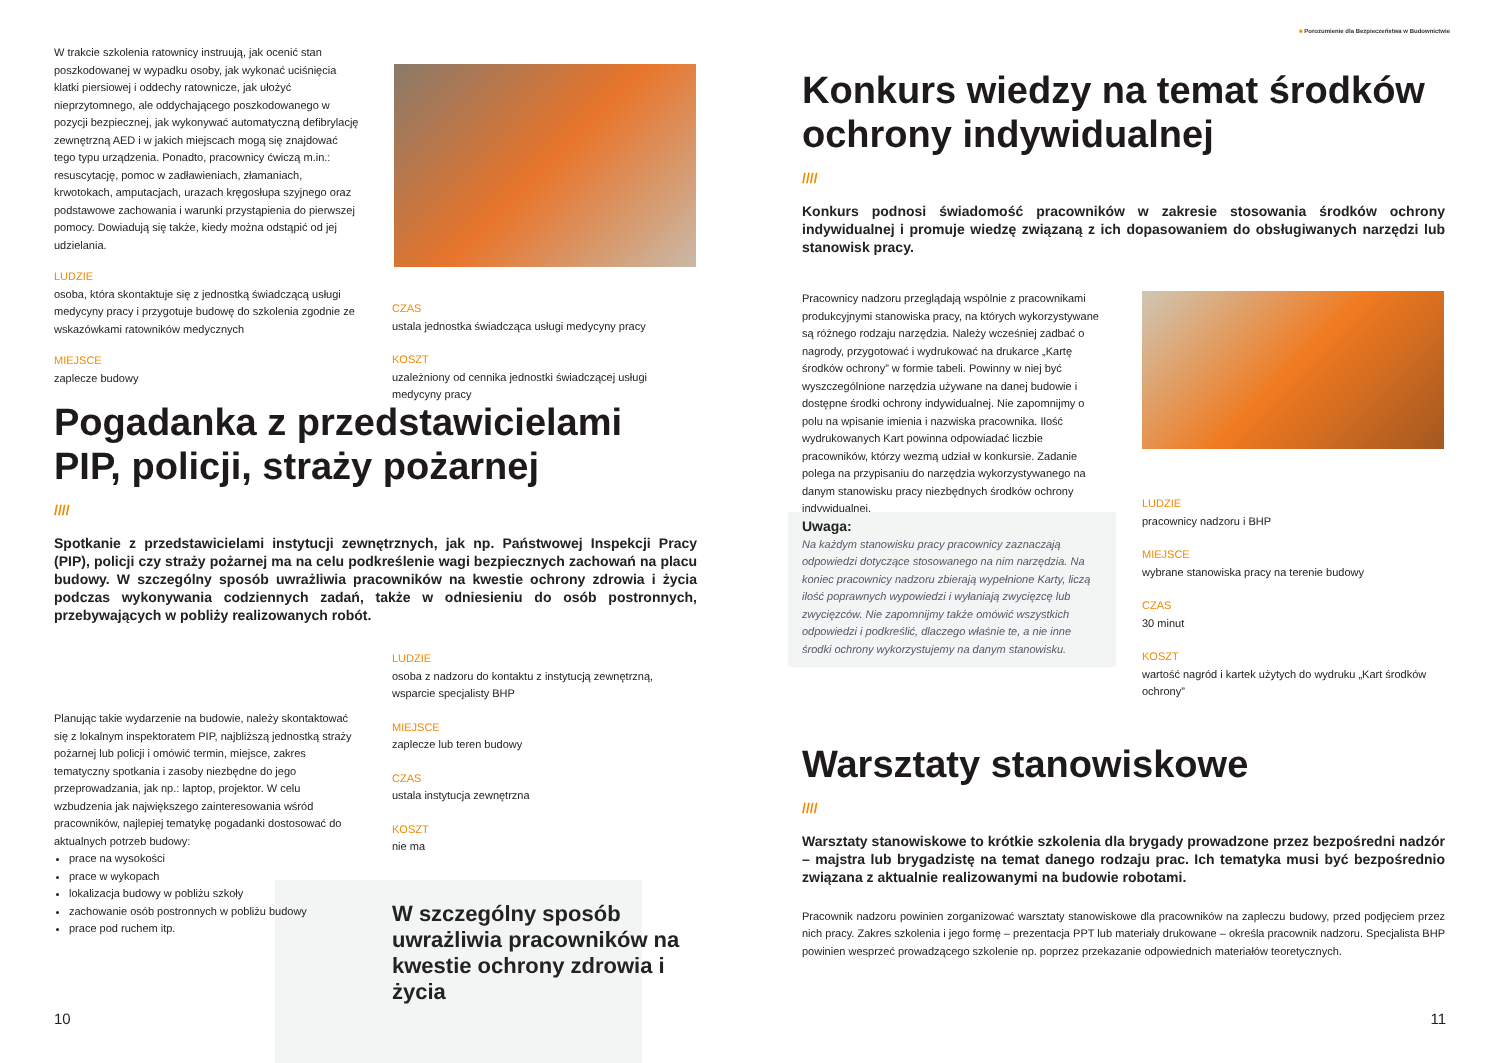W trakcie szkolenia ratownicy instruują, jak ocenić stan poszkodowanej w wypadku osoby, jak wykonać uciśnięcia klatki piersiowej i oddechy ratownicze, jak ułożyć nieprzytomnego, ale oddychającego poszkodowanego w pozycji bezpiecznej, jak wykonywać automatyczną defibrylację zewnętrzną AED i w jakich miejscach mogą się znajdować tego typu urządzenia. Ponadto, pracownicy ćwiczą m.in.: resuscytację, pomoc w zadławieniach, złamaniach, krwotokach, amputacjach, urazach kręgosłupa szyjnego oraz podstawowe zachowania i warunki przystąpienia do pierwszej pomocy. Dowiadują się także, kiedy można odstąpić od jej udzielania.
LUDZIE
osoba, która skontaktuje się z jednostką świadczącą usługi medycyny pracy i przygotuje budowę do szkolenia zgodnie ze wskazówkami ratowników medycznych
MIEJSCE
zaplecze budowy
CZAS
ustala jednostka świadcząca usługi medycyny pracy
KOSZT
uzależniony od cennika jednostki świadczącej usługi medycyny pracy
Pogadanka z przedstawicielami PIP, policji, straży pożarnej
////
Spotkanie z przedstawicielami instytucji zewnętrznych, jak np. Państwowej Inspekcji Pracy (PIP), policji czy straży pożarnej ma na celu podkreślenie wagi bezpiecznych zachowań na placu budowy. W szczególny sposób uwrażliwia pracowników na kwestie ochrony zdrowia i życia podczas wykonywania codziennych zadań, także w odniesieniu do osób postronnych, przebywających w pobliży realizowanych robót.
Planując takie wydarzenie na budowie, należy skontaktować się z lokalnym inspektoratem PIP, najbliższą jednostką straży pożarnej lub policji i omówić termin, miejsce, zakres tematyczny spotkania i zasoby niezbędne do jego przeprowadzania, jak np.: laptop, projektor. W celu wzbudzenia jak największego zainteresowania wśród pracowników, najlepiej tematykę pogadanki dostosować do aktualnych potrzeb budowy:
prace na wysokości
prace w wykopach
lokalizacja budowy w pobliżu szkoły
zachowanie osób postronnych w pobliżu budowy
prace pod ruchem itp.
LUDZIE
osoba z nadzoru do kontaktu z instytucją zewnętrzną, wsparcie specjalisty BHP
MIEJSCE
zaplecze lub teren budowy
CZAS
ustala instytucja zewnętrzna
KOSZT
nie ma
W szczególny sposób uwrażliwia pracowników na kwestie ochrony zdrowia i życia
10
■ Porozumienie dla Bezpieczeństwa w Budownictwie
Konkurs wiedzy na temat środków ochrony indywidualnej
////
Konkurs podnosi świadomość pracowników w zakresie stosowania środków ochrony indywidualnej i promuje wiedzę związaną z ich dopasowaniem do obsługiwanych narzędzi lub stanowisk pracy.
Pracownicy nadzoru przeglądają wspólnie z pracownikami produkcyjnymi stanowiska pracy, na których wykorzystywane są różnego rodzaju narzędzia. Należy wcześniej zadbać o nagrody, przygotować i wydrukować na drukarce „Kartę środków ochrony” w formie tabeli. Powinny w niej być wyszczególnione narzędzia używane na danej budowie i dostępne środki ochrony indywidualnej. Nie zapomnijmy o polu na wpisanie imienia i nazwiska pracownika. Ilość wydrukowanych Kart powinna odpowiadać liczbie pracowników, którzy wezmą udział w konkursie. Zadanie polega na przypisaniu do narzędzia wykorzystywanego na danym stanowisku pracy niezbędnych środków ochrony indywidualnej.
Uwaga:
Na każdym stanowisku pracy pracownicy zaznaczają odpowiedzi dotyczące stosowanego na nim narzędzia. Na koniec pracownicy nadzoru zbierają wypełnione Karty, liczą ilość poprawnych wypowiedzi i wyłaniają zwycięzcę lub zwycięzców. Nie zapomnijmy także omówić wszystkich odpowiedzi i podkreślić, dlaczego właśnie te, a nie inne środki ochrony wykorzystujemy na danym stanowisku.
LUDZIE
pracownicy nadzoru i BHP
MIEJSCE
wybrane stanowiska pracy na terenie budowy
CZAS
30 minut
KOSZT
wartość nagród i kartek użytych do wydruku „Kart środków ochrony”
Warsztaty stanowiskowe
////
Warsztaty stanowiskowe to krótkie szkolenia dla brygady prowadzone przez bezpośredni nadzór – majstra lub brygadzistę na temat danego rodzaju prac. Ich tematyka musi być bezpośrednio związana z aktualnie realizowanymi na budowie robotami.
Pracownik nadzoru powinien zorganizować warsztaty stanowiskowe dla pracowników na zapleczu budowy, przed podjęciem przez nich pracy. Zakres szkolenia i jego formę – prezentacja PPT lub materiały drukowane – określa pracownik nadzoru. Specjalista BHP powinien wesprzeć prowadzącego szkolenie np. poprzez przekazanie odpowiednich materiałów teoretycznych.
11